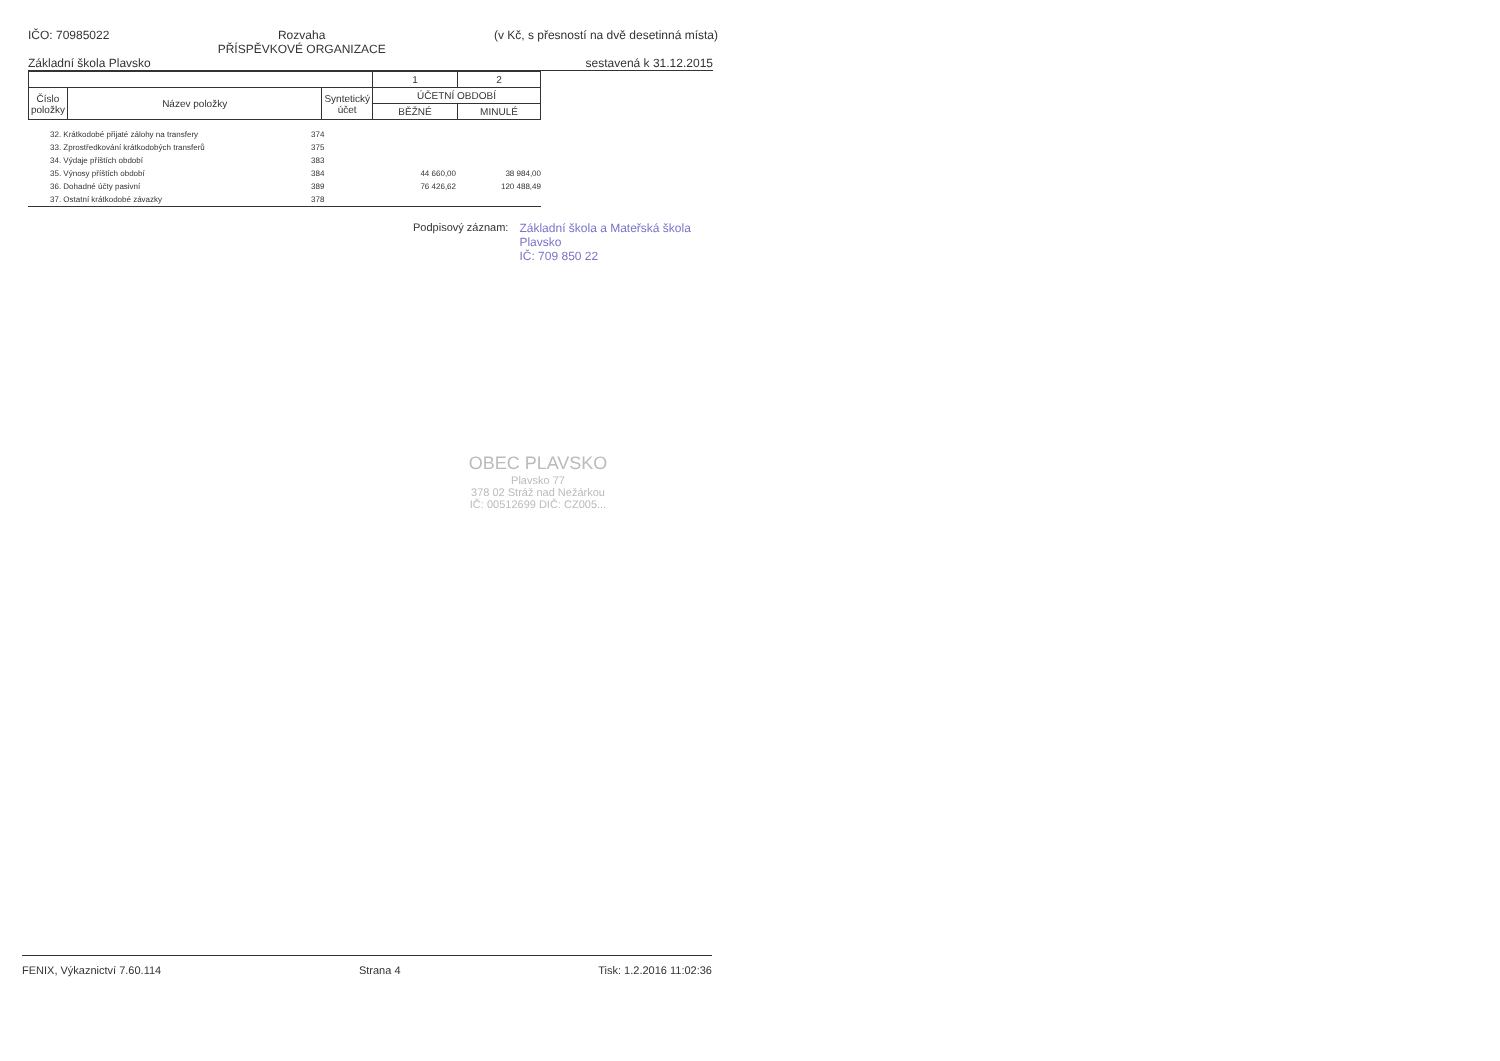IČO: 70985022 Rozvaha
PŘÍSPĚVKOVÉ ORGANIZACE (v Kč, s přesností na dvě desetinná místa)
Základní škola Plavsko sestavená k 31.12.2015
| | | | 1 | 2 |
| --- | --- | --- | --- | --- |
| Číslo položky | Název položky | Syntetický účet | ÚČETNÍ OBDOBÍ | |
| | | | BĚŽNÉ | MINULÉ |
| | 32. Krátkodobé přijaté zálohy na transfery | 374 | | |
| | 33. Zprostředkování krátkodobých transferů | 375 | | |
| | 34. Výdaje příštích období | 383 | | |
| | 35. Výnosy příštích období | 384 | 44 660,00 | 38 984,00 |
| | 36. Dohadné účty pasivní | 389 | 76 426,62 | 120 488,49 |
| | 37. Ostatní krátkodobé závazky | 378 | | |
Podpisový záznam: Základní škola a Mateřská škola
Plavsko
IČ: 709 850 22
OBEC PLAVSKO
Plavsko 77
378 02 Stráž nad Nežárkou
IČ: 00512699 DIČ: CZ005...
FENIX, Výkaznictví 7.60.114 Strana 4 Tisk: 1.2.2016 11:02:36